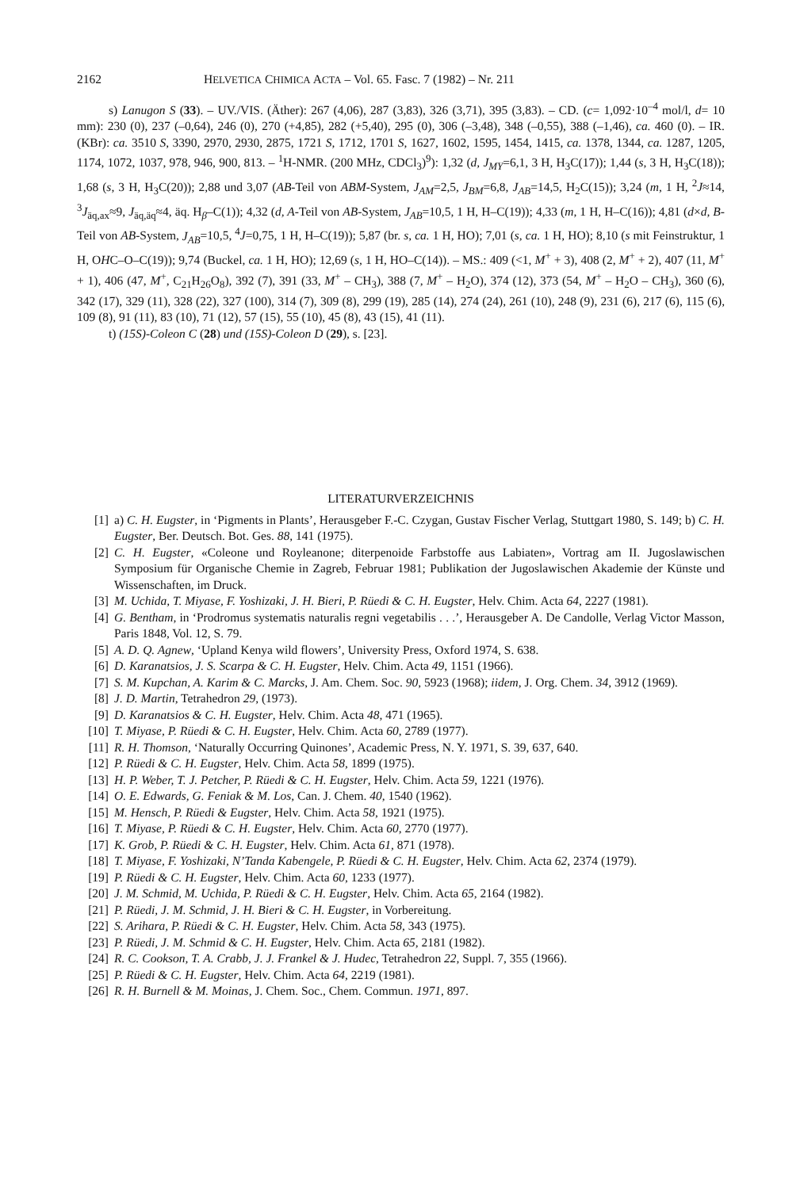2162 HELVETICA CHIMICA ACTA – Vol. 65. Fasc. 7 (1982) – Nr. 211
s) Lanugon S (33). – UV./VIS. (Äther): 267 (4,06), 287 (3,83), 326 (3,71), 395 (3,83). – CD. (c= 1,092·10<sup>–4</sup> mol/l, d= 10 mm): 230 (0), 237 (–0,64), 246 (0), 270 (+4,85), 282 (+5,40), 295 (0), 306 (–3,48), 348 (–0,55), 388 (–1,46), ca. 460 (0). – IR. (KBr): ca. 3510 S, 3390, 2970, 2930, 2875, 1721 S, 1712, 1701 S, 1627, 1602, 1595, 1454, 1415, ca. 1378, 1344, ca. 1287, 1205, 1174, 1072, 1037, 978, 946, 900, 813. – <sup>1</sup>H-NMR. (200 MHz, CDCl<sub>3</sub>)<sup>9</sup>): 1,32 (d, J<sub>MY</sub>=6,1, 3 H, H<sub>3</sub>C(17)); 1,44 (s, 3 H, H<sub>3</sub>C(18)); 1,68 (s, 3 H, H<sub>3</sub>C(20)); 2,88 und 3,07 (AB-Teil von ABM-System, J<sub>AM</sub>=2,5, J<sub>BM</sub>=6,8, J<sub>AB</sub>=14,5, H<sub>2</sub>C(15)); 3,24 (m, 1 H, <sup>2</sup>J≈14, <sup>3</sup>J<sub>äq,ax</sub>≈9, J<sub>äq,äq</sub>≈4, äq. H<sub>β</sub>–C(1)); 4,32 (d, A-Teil von AB-System, J<sub>AB</sub>=10,5, 1 H, H–C(19)); 4,33 (m, 1 H, H–C(16)); 4,81 (d×d, B-Teil von AB-System, J<sub>AB</sub>=10,5, <sup>4</sup>J=0,75, 1 H, H–C(19)); 5,87 (br. s, ca. 1 H, HO); 7,01 (s, ca. 1 H, HO); 8,10 (s mit Feinstruktur, 1 H, OHC–O–C(19)); 9,74 (Buckel, ca. 1 H, HO); 12,69 (s, 1 H, HO–C(14)). – MS.: 409 (<1, M<sup>+</sup> + 3), 408 (2, M<sup>+</sup> + 2), 407 (11, M<sup>+</sup> + 1), 406 (47, M<sup>+</sup>, C<sub>21</sub>H<sub>26</sub>O<sub>8</sub>), 392 (7), 391 (33, M<sup>+</sup> – CH<sub>3</sub>), 388 (7, M<sup>+</sup> – H<sub>2</sub>O), 374 (12), 373 (54, M<sup>+</sup> – H<sub>2</sub>O – CH<sub>3</sub>), 360 (6), 342 (17), 329 (11), 328 (22), 327 (100), 314 (7), 309 (8), 299 (19), 285 (14), 274 (24), 261 (10), 248 (9), 231 (6), 217 (6), 115 (6), 109 (8), 91 (11), 83 (10), 71 (12), 57 (15), 55 (10), 45 (8), 43 (15), 41 (11).
t) (15S)-Coleon C (28) und (15S)-Coleon D (29), s. [23].
LITERATURVERZEICHNIS
[1] a) C. H. Eugster, in ‘Pigments in Plants’, Herausgeber F.-C. Czygan, Gustav Fischer Verlag, Stuttgart 1980, S. 149; b) C. H. Eugster, Ber. Deutsch. Bot. Ges. 88, 141 (1975).
[2] C. H. Eugster, «Coleone und Royleanone; diterpenoide Farbstoffe aus Labiaten», Vortrag am II. Jugoslawischen Symposium für Organische Chemie in Zagreb, Februar 1981; Publikation der Jugoslawischen Akademie der Künste und Wissenschaften, im Druck.
[3] M. Uchida, T. Miyase, F. Yoshizaki, J. H. Bieri, P. Rüedi & C. H. Eugster, Helv. Chim. Acta 64, 2227 (1981).
[4] G. Bentham, in ‘Prodromus systematis naturalis regni vegetabilis . . .’, Herausgeber A. De Candolle, Verlag Victor Masson, Paris 1848, Vol. 12, S. 79.
[5] A. D. Q. Agnew, ‘Upland Kenya wild flowers’, University Press, Oxford 1974, S. 638.
[6] D. Karanatsios, J. S. Scarpa & C. H. Eugster, Helv. Chim. Acta 49, 1151 (1966).
[7] S. M. Kupchan, A. Karim & C. Marcks, J. Am. Chem. Soc. 90, 5923 (1968); iidem, J. Org. Chem. 34, 3912 (1969).
[8] J. D. Martin, Tetrahedron 29, (1973).
[9] D. Karanatsios & C. H. Eugster, Helv. Chim. Acta 48, 471 (1965).
[10] T. Miyase, P. Rüedi & C. H. Eugster, Helv. Chim. Acta 60, 2789 (1977).
[11] R. H. Thomson, ‘Naturally Occurring Quinones’, Academic Press, N. Y. 1971, S. 39, 637, 640.
[12] P. Rüedi & C. H. Eugster, Helv. Chim. Acta 58, 1899 (1975).
[13] H. P. Weber, T. J. Petcher, P. Rüedi & C. H. Eugster, Helv. Chim. Acta 59, 1221 (1976).
[14] O. E. Edwards, G. Feniak & M. Los, Can. J. Chem. 40, 1540 (1962).
[15] M. Hensch, P. Rüedi & Eugster, Helv. Chim. Acta 58, 1921 (1975).
[16] T. Miyase, P. Rüedi & C. H. Eugster, Helv. Chim. Acta 60, 2770 (1977).
[17] K. Grob, P. Rüedi & C. H. Eugster, Helv. Chim. Acta 61, 871 (1978).
[18] T. Miyase, F. Yoshizaki, N’Tanda Kabengele, P. Rüedi & C. H. Eugster, Helv. Chim. Acta 62, 2374 (1979).
[19] P. Rüedi & C. H. Eugster, Helv. Chim. Acta 60, 1233 (1977).
[20] J. M. Schmid, M. Uchida, P. Rüedi & C. H. Eugster, Helv. Chim. Acta 65, 2164 (1982).
[21] P. Rüedi, J. M. Schmid, J. H. Bieri & C. H. Eugster, in Vorbereitung.
[22] S. Arihara, P. Rüedi & C. H. Eugster, Helv. Chim. Acta 58, 343 (1975).
[23] P. Rüedi, J. M. Schmid & C. H. Eugster, Helv. Chim. Acta 65, 2181 (1982).
[24] R. C. Cookson, T. A. Crabb, J. J. Frankel & J. Hudec, Tetrahedron 22, Suppl. 7, 355 (1966).
[25] P. Rüedi & C. H. Eugster, Helv. Chim. Acta 64, 2219 (1981).
[26] R. H. Burnell & M. Moinas, J. Chem. Soc., Chem. Commun. 1971, 897.